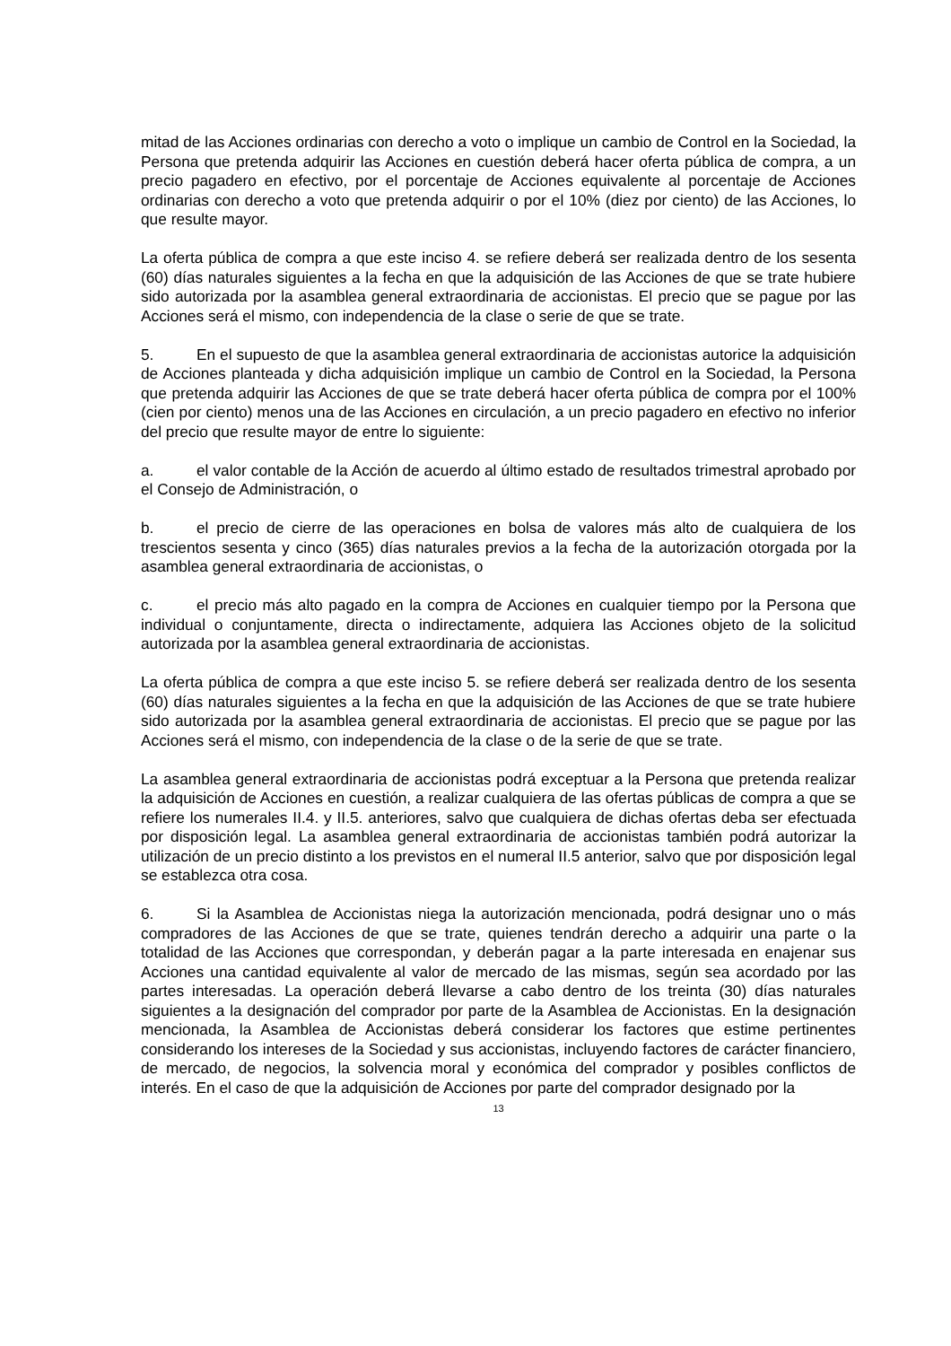mitad de las Acciones ordinarias con derecho a voto o implique un cambio de Control en la Sociedad, la Persona que pretenda adquirir las Acciones en cuestión deberá hacer oferta pública de compra, a un precio pagadero en efectivo, por el porcentaje de Acciones equivalente al porcentaje de Acciones ordinarias con derecho a voto que pretenda adquirir o por el 10% (diez por ciento) de las Acciones, lo que resulte mayor.
La oferta pública de compra a que este inciso 4. se refiere deberá ser realizada dentro de los sesenta (60) días naturales siguientes a la fecha en que la adquisición de las Acciones de que se trate hubiere sido autorizada por la asamblea general extraordinaria de accionistas. El precio que se pague por las Acciones será el mismo, con independencia de la clase o serie de que se trate.
5. En el supuesto de que la asamblea general extraordinaria de accionistas autorice la adquisición de Acciones planteada y dicha adquisición implique un cambio de Control en la Sociedad, la Persona que pretenda adquirir las Acciones de que se trate deberá hacer oferta pública de compra por el 100% (cien por ciento) menos una de las Acciones en circulación, a un precio pagadero en efectivo no inferior del precio que resulte mayor de entre lo siguiente:
a. el valor contable de la Acción de acuerdo al último estado de resultados trimestral aprobado por el Consejo de Administración, o
b. el precio de cierre de las operaciones en bolsa de valores más alto de cualquiera de los trescientos sesenta y cinco (365) días naturales previos a la fecha de la autorización otorgada por la asamblea general extraordinaria de accionistas, o
c. el precio más alto pagado en la compra de Acciones en cualquier tiempo por la Persona que individual o conjuntamente, directa o indirectamente, adquiera las Acciones objeto de la solicitud autorizada por la asamblea general extraordinaria de accionistas.
La oferta pública de compra a que este inciso 5. se refiere deberá ser realizada dentro de los sesenta (60) días naturales siguientes a la fecha en que la adquisición de las Acciones de que se trate hubiere sido autorizada por la asamblea general extraordinaria de accionistas. El precio que se pague por las Acciones será el mismo, con independencia de la clase o de la serie de que se trate.
La asamblea general extraordinaria de accionistas podrá exceptuar a la Persona que pretenda realizar la adquisición de Acciones en cuestión, a realizar cualquiera de las ofertas públicas de compra a que se refiere los numerales II.4. y II.5. anteriores, salvo que cualquiera de dichas ofertas deba ser efectuada por disposición legal. La asamblea general extraordinaria de accionistas también podrá autorizar la utilización de un precio distinto a los previstos en el numeral II.5 anterior, salvo que por disposición legal se establezca otra cosa.
6. Si la Asamblea de Accionistas niega la autorización mencionada, podrá designar uno o más compradores de las Acciones de que se trate, quienes tendrán derecho a adquirir una parte o la totalidad de las Acciones que correspondan, y deberán pagar a la parte interesada en enajenar sus Acciones una cantidad equivalente al valor de mercado de las mismas, según sea acordado por las partes interesadas. La operación deberá llevarse a cabo dentro de los treinta (30) días naturales siguientes a la designación del comprador por parte de la Asamblea de Accionistas. En la designación mencionada, la Asamblea de Accionistas deberá considerar los factores que estime pertinentes considerando los intereses de la Sociedad y sus accionistas, incluyendo factores de carácter financiero, de mercado, de negocios, la solvencia moral y económica del comprador y posibles conflictos de interés. En el caso de que la adquisición de Acciones por parte del comprador designado por la
13